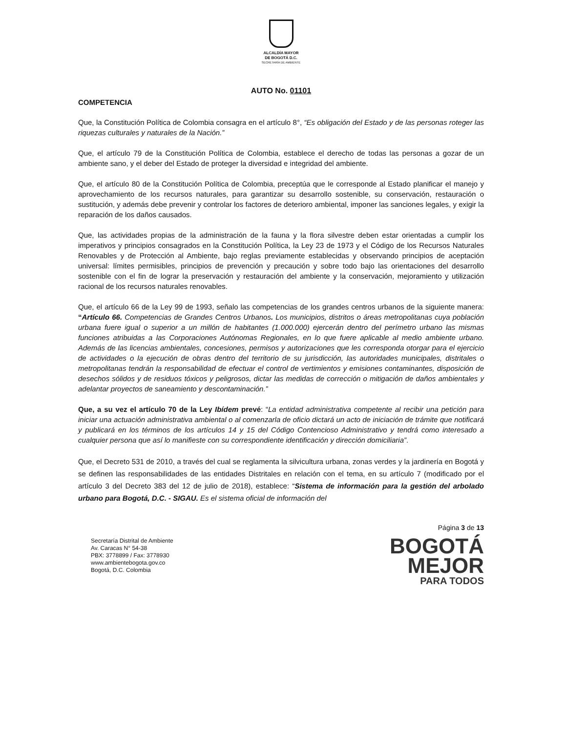ALCALDÍA MAYOR
DE BOGOTÁ D.C.
SECRETARÍA DE AMBIENTE
AUTO No. 01101
COMPETENCIA
Que, la Constitución Política de Colombia consagra en el artículo 8°, “Es obligación del Estado y de las personas roteger las riquezas culturales y naturales de la Nación.”
Que, el artículo 79 de la Constitución Política de Colombia, establece el derecho de todas las personas a gozar de un ambiente sano, y el deber del Estado de proteger la diversidad e integridad del ambiente.
Que, el artículo 80 de la Constitución Política de Colombia, preceptúa que le corresponde al Estado planificar el manejo y aprovechamiento de los recursos naturales, para garantizar su desarrollo sostenible, su conservación, restauración o sustitución, y además debe prevenir y controlar los factores de deterioro ambiental, imponer las sanciones legales, y exigir la reparación de los daños causados.
Que, las actividades propias de la administración de la fauna y la flora silvestre deben estar orientadas a cumplir los imperativos y principios consagrados en la Constitución Política, la Ley 23 de 1973 y el Código de los Recursos Naturales Renovables y de Protección al Ambiente, bajo reglas previamente establecidas y observando principios de aceptación universal: límites permisibles, principios de prevención y precaución y sobre todo bajo las orientaciones del desarrollo sostenible con el fin de lograr la preservación y restauración del ambiente y la conservación, mejoramiento y utilización racional de los recursos naturales renovables.
Que, el artículo 66 de la Ley 99 de 1993, señalo las competencias de los grandes centros urbanos de la siguiente manera: “Artículo 66. Competencias de Grandes Centros Urbanos. Los municipios, distritos o áreas metropolitanas cuya población urbana fuere igual o superior a un millón de habitantes (1.000.000) ejercerán dentro del perímetro urbano las mismas funciones atribuidas a las Corporaciones Autónomas Regionales, en lo que fuere aplicable al medio ambiente urbano. Además de las licencias ambientales, concesiones, permisos y autorizaciones que les corresponda otorgar para el ejercicio de actividades o la ejecución de obras dentro del territorio de su jurisdicción, las autoridades municipales, distritales o metropolitanas tendrán la responsabilidad de efectuar el control de vertimientos y emisiones contaminantes, disposición de desechos sólidos y de residuos tóxicos y peligrosos, dictar las medidas de corrección o mitigación de daños ambientales y adelantar proyectos de saneamiento y descontaminación.”
Que, a su vez el artículo 70 de la Ley Ibídem prevé: “La entidad administrativa competente al recibir una petición para iniciar una actuación administrativa ambiental o al comenzarla de oficio dictará un acto de iniciación de trámite que notificará y publicará en los términos de los artículos 14 y 15 del Código Contencioso Administrativo y tendrá como interesado a cualquier persona que así lo manifieste con su correspondiente identificación y dirección domiciliaria”.
Que, el Decreto 531 de 2010, a través del cual se reglamenta la silvicultura urbana, zonas verdes y la jardinería en Bogotá y se definen las responsabilidades de las entidades Distritales en relación con el tema, en su artículo 7 (modificado por el artículo 3 del Decreto 383 del 12 de julio de 2018), establece: “Sistema de información para la gestión del arbolado urbano para Bogotá, D.C. - SIGAU. Es el sistema oficial de información del
Secretaría Distrital de Ambiente
Av. Caracas N° 54-38
PBX: 3778899 / Fax: 3778930
www.ambientebogota.gov.co
Bogotá, D.C. Colombia
Página 3 de 13
BOGOTÁ
MEJOR
PARA TODOS